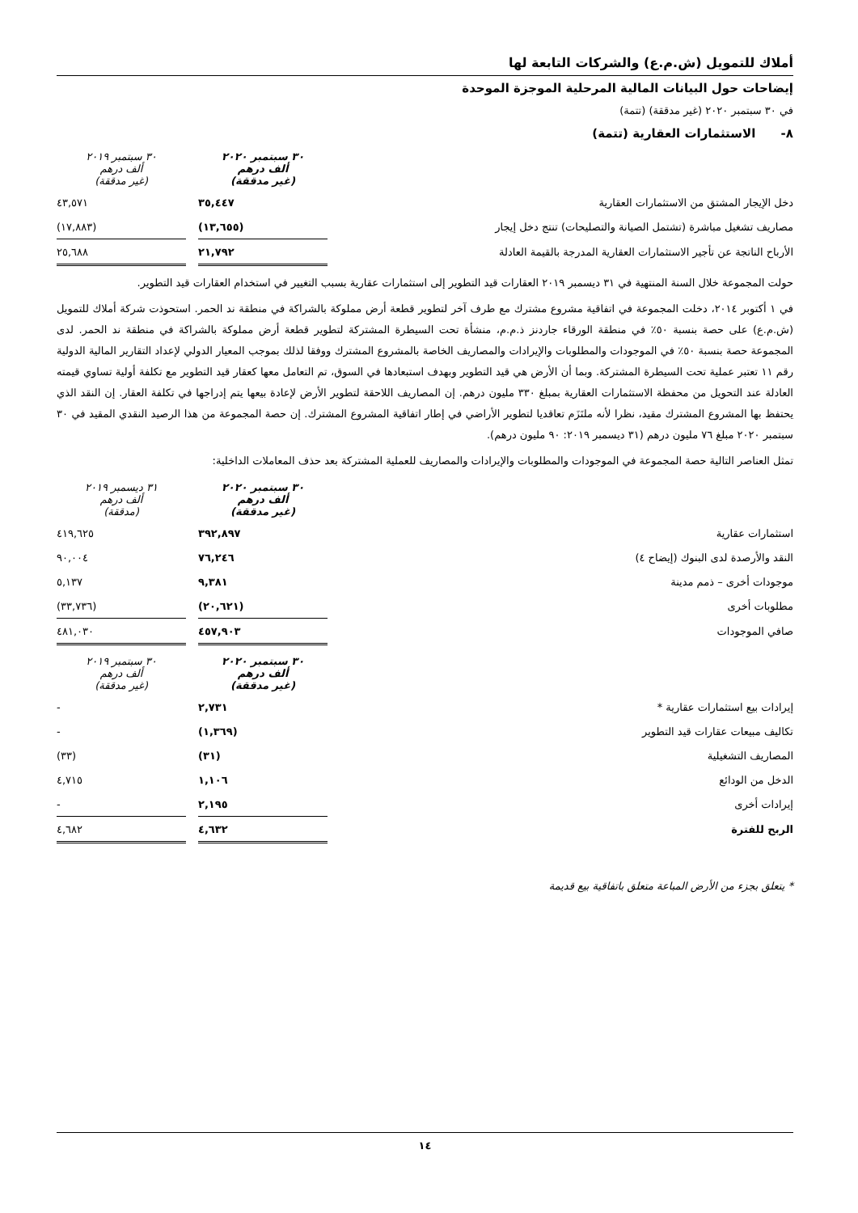أملاك للتمويل (ش.م.ع) والشركات التابعة لها
إيضاحات حول البيانات المالية المرحلية الموجزة الموحدة
في ٣٠ سبتمبر ٢٠٢٠ (غير مدققة) (تتمة)
٨- الاستثمارات العقارية (تتمة)
| | ٣٠ سبتمبر ٢٠٢٠ ألف درهم (غير مدققة) | | ٣٠ سبتمبر ٢٠١٩ ألف درهم (غير مدققة) |
| دخل الإيجار المشتق من الاستثمارات العقارية | ٣٥,٤٤٧ | | ٤٣,٥٧١ |
| مصاريف تشغيل مباشرة (تشتمل الصيانة والتصليحات) تنتج دخل إيجار | (١٣,٦٥٥) | | (١٧,٨٨٣) |
| الأرباح الناتجة عن تأجير الاستثمارات العقارية المدرجة بالقيمة العادلة | ٢١,٧٩٢ | | ٢٥,٦٨٨ |
حولت المجموعة خلال السنة المنتهية في ٣١ ديسمبر ٢٠١٩ العقارات قيد التطوير إلى استثمارات عقارية بسبب التغيير في استخدام العقارات قيد التطوير.
في ١ أكتوبر ٢٠١٤، دخلت المجموعة في اتفاقية مشروع مشترك مع طرف آخر لتطوير قطعة أرض مملوكة بالشراكة في منطقة ند الحمر. استحوذت شركة أملاك للتمويل (ش.م.ع) على حصة بنسبة ٥٠٪ في منطقة الورقاء جاردنز ذ.م.م، منشأة تحت السيطرة المشتركة لتطوير قطعة أرض مملوكة بالشراكة في منطقة ند الحمر. لدى المجموعة حصة بنسبة ٥٠٪ في الموجودات والمطلوبات والإيرادات والمصاريف الخاصة بالمشروع المشترك ووفقا لذلك بموجب المعيار الدولي لإعداد التقارير المالية الدولية رقم ١١ تعتبر عملية تحت السيطرة المشتركة. وبما أن الأرض هي قيد التطوير وبهدف استبعادها في السوق، تم التعامل معها كعقار قيد التطوير مع تكلفة أولية تساوي قيمته العادلة عند التحويل من محفظة الاستثمارات العقارية بمبلغ ٣٣٠ مليون درهم. إن المصاريف اللاحقة لتطوير الأرض لإعادة بيعها يتم إدراجها في تكلفة العقار. إن النقد الذي يحتفظ بها المشروع المشترك مقيد، نظرا لأنه ملتَزَم تعاقديا لتطوير الأراضي في إطار اتفاقية المشروع المشترك. إن حصة المجموعة من هذا الرصيد النقدي المقيد في ٣٠ سبتمبر ٢٠٢٠ مبلغ ٧٦ مليون درهم (٣١ ديسمبر ٢٠١٩: ٩٠ مليون درهم).
تمثل العناصر التالية حصة المجموعة في الموجودات والمطلوبات والإيرادات والمصاريف للعملية المشتركة بعد حذف المعاملات الداخلية:
| | ٣٠ سبتمبر ٢٠٢٠ ألف درهم (غير مدققة) | | ٣١ ديسمبر ٢٠١٩ ألف درهم (مدققة) |
| استثمارات عقارية | ٣٩٢,٨٩٧ | | ٤١٩,٦٢٥ |
| النقد والأرصدة لدى البنوك (إيضاح ٤) | ٧٦,٢٤٦ | | ٩٠,٠٠٤ |
| موجودات أخرى – ذمم مدينة | ٩,٣٨١ | | ٥,١٣٧ |
| مطلوبات أخرى | (٢٠,٦٢١) | | (٣٣,٧٣٦) |
| صافي الموجودات | ٤٥٧,٩٠٣ | | ٤٨١,٠٣٠ |
| | ٣٠ سبتمبر ٢٠٢٠ ألف درهم (غير مدققة) | | ٣٠ سبتمبر ٢٠١٩ ألف درهم (غير مدققة) |
| إيرادات بيع استثمارات عقارية * | ٢,٧٣١ | | - |
| تكاليف مبيعات عقارات قيد التطوير | (١,٣٦٩) | | - |
| المصاريف التشغيلية | (٣١) | | (٣٣) |
| الدخل من الودائع | ١,١٠٦ | | ٤,٧١٥ |
| إيرادات أخرى | ٢,١٩٥ | | - |
| الربح للفترة | ٤,٦٣٢ | | ٤,٦٨٢ |
* يتعلق بجزء من الأرض المباعة متعلق باتفاقية بيع قديمة
١٤